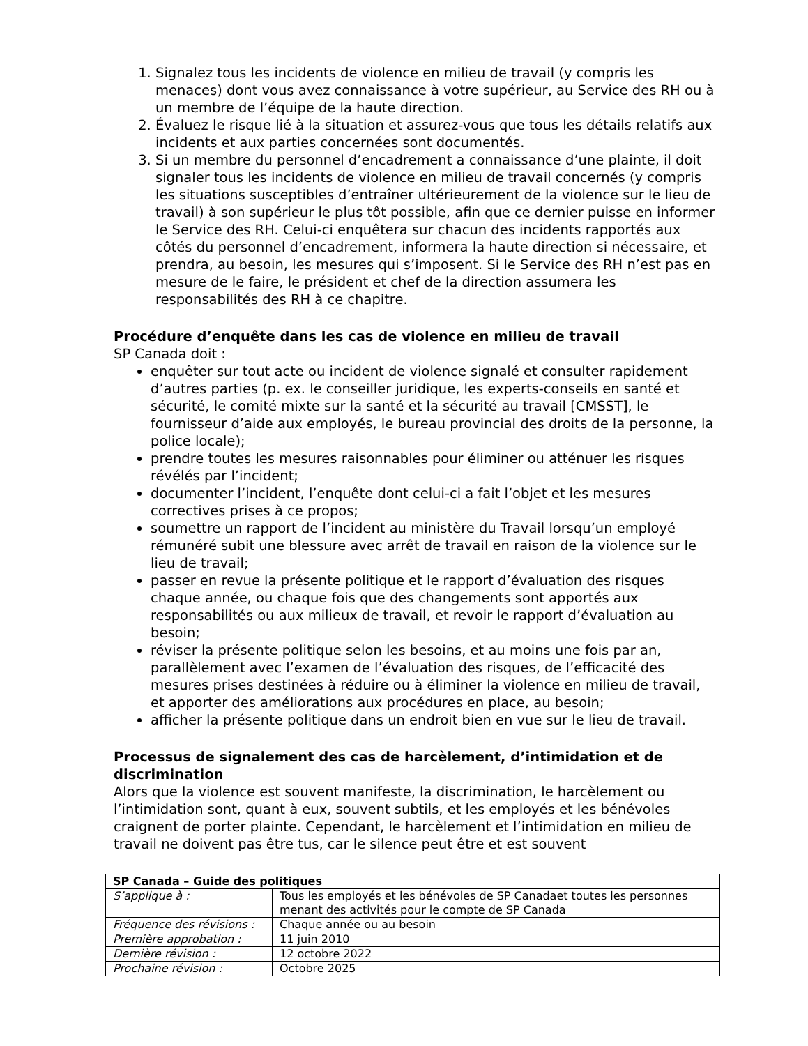1. Signalez tous les incidents de violence en milieu de travail (y compris les menaces) dont vous avez connaissance à votre supérieur, au Service des RH ou à un membre de l’équipe de la haute direction.
2. Évaluez le risque lié à la situation et assurez-vous que tous les détails relatifs aux incidents et aux parties concernées sont documentés.
3. Si un membre du personnel d’encadrement a connaissance d’une plainte, il doit signaler tous les incidents de violence en milieu de travail concernés (y compris les situations susceptibles d’entraîner ultérieurement de la violence sur le lieu de travail) à son supérieur le plus tôt possible, afin que ce dernier puisse en informer le Service des RH. Celui-ci enquêtera sur chacun des incidents rapportés aux côtés du personnel d’encadrement, informera la haute direction si nécessaire, et prendra, au besoin, les mesures qui s’imposent. Si le Service des RH n’est pas en mesure de le faire, le président et chef de la direction assumera les responsabilités des RH à ce chapitre.
Procédure d’enquête dans les cas de violence en milieu de travail
SP Canada doit :
enquêter sur tout acte ou incident de violence signalé et consulter rapidement d’autres parties (p. ex. le conseiller juridique, les experts-conseils en santé et sécurité, le comité mixte sur la santé et la sécurité au travail [CMSST], le fournisseur d’aide aux employés, le bureau provincial des droits de la personne, la police locale);
prendre toutes les mesures raisonnables pour éliminer ou atténuer les risques révélés par l’incident;
documenter l’incident, l’enquête dont celui-ci a fait l’objet et les mesures correctives prises à ce propos;
soumettre un rapport de l’incident au ministère du Travail lorsqu’un employé rémunéré subit une blessure avec arrêt de travail en raison de la violence sur le lieu de travail;
passer en revue la présente politique et le rapport d’évaluation des risques chaque année, ou chaque fois que des changements sont apportés aux responsabilités ou aux milieux de travail, et revoir le rapport d’évaluation au besoin;
réviser la présente politique selon les besoins, et au moins une fois par an, parallèlement avec l’examen de l’évaluation des risques, de l’efficacité des mesures prises destinées à réduire ou à éliminer la violence en milieu de travail, et apporter des améliorations aux procédures en place, au besoin;
afficher la présente politique dans un endroit bien en vue sur le lieu de travail.
Processus de signalement des cas de harcèlement, d’intimidation et de discrimination
Alors que la violence est souvent manifeste, la discrimination, le harcèlement ou l’intimidation sont, quant à eux, souvent subtils, et les employés et les bénévoles craignent de porter plainte. Cependant, le harcèlement et l’intimidation en milieu de travail ne doivent pas être tus, car le silence peut être et est souvent
| SP Canada – Guide des politiques | |
| --- | --- |
| S’applique à : | Tous les employés et les bénévoles de SP Canadaet toutes les personnes menant des activités pour le compte de SP Canada |
| Fréquence des révisions : | Chaque année ou au besoin |
| Première approbation : | 11 juin 2010 |
| Dernière révision : | 12 octobre 2022 |
| Prochaine révision : | Octobre 2025 |